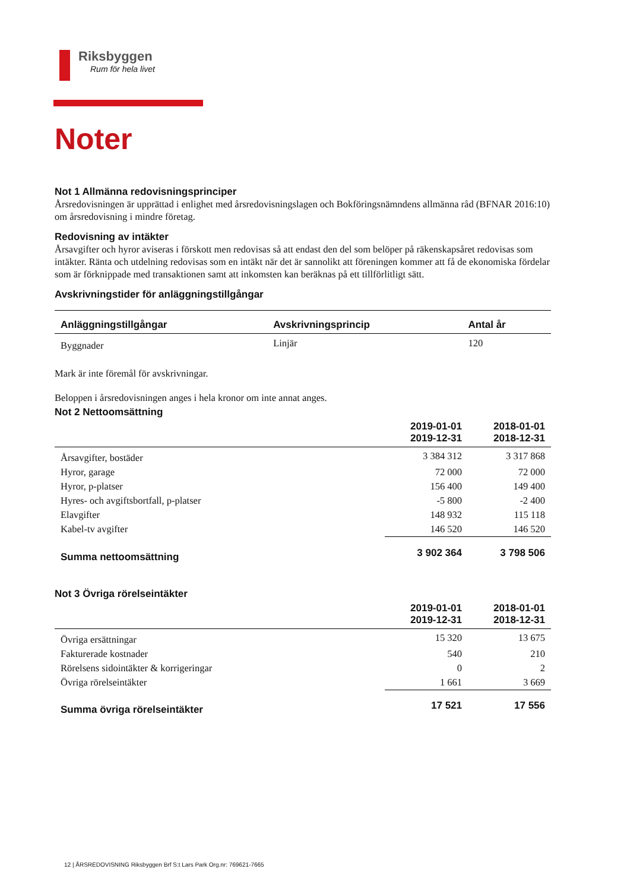Riksbyggen
Rum för hela livet
Noter
Not 1 Allmänna redovisningsprinciper
Årsredovisningen är upprättad i enlighet med årsredovisningslagen och Bokföringsnämndens allmänna råd (BFNAR 2016:10) om årsredovisning i mindre företag.
Redovisning av intäkter
Årsavgifter och hyror aviseras i förskott men redovisas så att endast den del som belöper på räkenskapsåret redovisas som intäkter. Ränta och utdelning redovisas som en intäkt när det är sannolikt att föreningen kommer att få de ekonomiska fördelar som är förknippade med transaktionen samt att inkomsten kan beräknas på ett tillförlitligt sätt.
Avskrivningstider för anläggningstillgångar
| Anläggningstillgångar | Avskrivningsprincip | Antal år |
| --- | --- | --- |
| Byggnader | Linjär | 120 |
Mark är inte föremål för avskrivningar.
Beloppen i årsredovisningen anges i hela kronor om inte annat anges.
Not 2 Nettoomsättning
| | 2019-01-01 2019-12-31 | 2018-01-01 2018-12-31 |
| --- | --- | --- |
| Årsavgifter, bostäder | 3 384 312 | 3 317 868 |
| Hyror, garage | 72 000 | 72 000 |
| Hyror, p-platser | 156 400 | 149 400 |
| Hyres- och avgiftsbortfall, p-platser | -5 800 | -2 400 |
| Elavgifter | 148 932 | 115 118 |
| Kabel-tv avgifter | 146 520 | 146 520 |
| Summa nettoomsättning | 3 902 364 | 3 798 506 |
Not 3 Övriga rörelseintäkter
| | 2019-01-01 2019-12-31 | 2018-01-01 2018-12-31 |
| --- | --- | --- |
| Övriga ersättningar | 15 320 | 13 675 |
| Fakturerade kostnader | 540 | 210 |
| Rörelsens sidointäkter & korrigeringar | 0 | 2 |
| Övriga rörelseintäkter | 1 661 | 3 669 |
| Summa övriga rörelseintäkter | 17 521 | 17 556 |
12 | ÅRSREDOVISNING Riksbyggen Brf S:t Lars Park Org.nr: 769621-7665